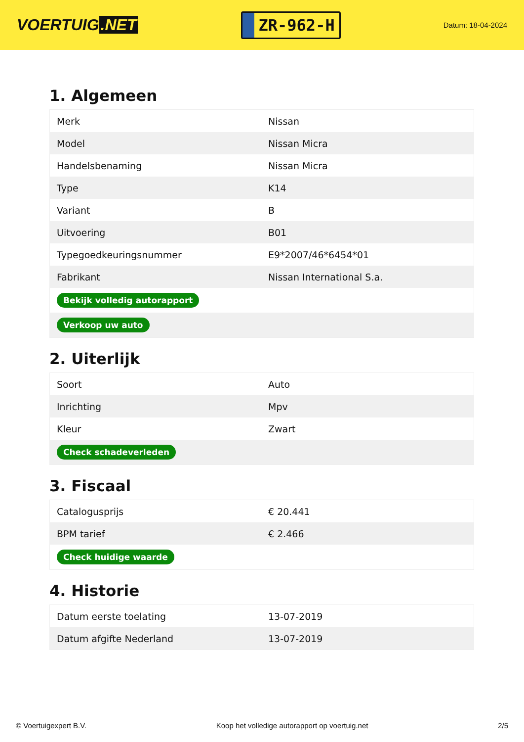VOERTUIG.NET
ZR-962-H
Datum: 18-04-2024
1. Algemeen
| Merk | Nissan |
| Model | Nissan Micra |
| Handelsbenaming | Nissan Micra |
| Type | K14 |
| Variant | B |
| Uitvoering | B01 |
| Typegoedkeuringsnummer | E9*2007/46*6454*01 |
| Fabrikant | Nissan International S.a. |
| Bekijk volledig autorapport | |
| Verkoop uw auto | |
2. Uiterlijk
| Soort | Auto |
| Inrichting | Mpv |
| Kleur | Zwart |
| Check schadeverleden | |
3. Fiscaal
| Catalogusprijs | € 20.441 |
| BPM tarief | € 2.466 |
| Check huidige waarde | |
4. Historie
| Datum eerste toelating | 13-07-2019 |
| Datum afgifte Nederland | 13-07-2019 |
© Voertuigexpert B.V. Koop het volledige autorapport op voertuig.net 2/5